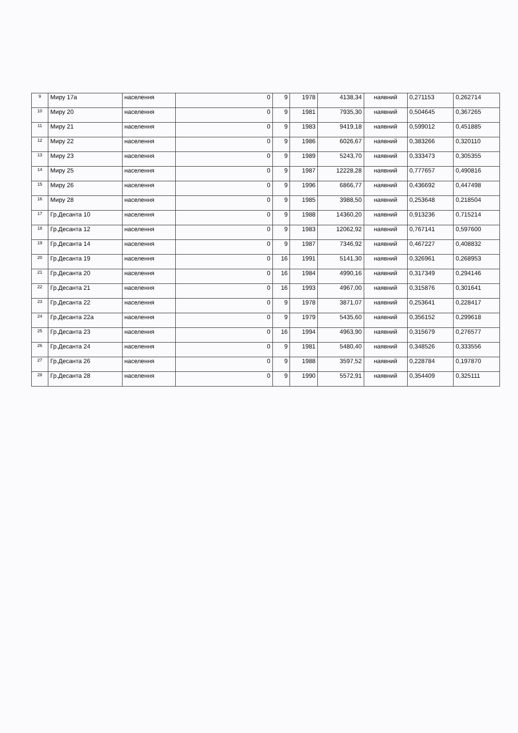| 9 | Миру 17а | населення | 0 | 9 | 1978 | 4138,34 | наявний | 0,271153 | 0,262714 |
| 10 | Миру 20 | населення | 0 | 9 | 1981 | 7935,30 | наявний | 0,504645 | 0,367265 |
| 11 | Миру 21 | населення | 0 | 9 | 1983 | 9419,18 | наявний | 0,599012 | 0,451885 |
| 12 | Миру 22 | населення | 0 | 9 | 1986 | 6026,67 | наявний | 0,383266 | 0,320110 |
| 13 | Миру 23 | населення | 0 | 9 | 1989 | 5243,70 | наявний | 0,333473 | 0,305355 |
| 14 | Миру 25 | населення | 0 | 9 | 1987 | 12228,28 | наявний | 0,777657 | 0,490816 |
| 15 | Миру 26 | населення | 0 | 9 | 1996 | 6866,77 | наявний | 0,436692 | 0,447498 |
| 16 | Миру 28 | населення | 0 | 9 | 1985 | 3988,50 | наявний | 0,253648 | 0,218504 |
| 17 | Гр.Десанта 10 | населення | 0 | 9 | 1988 | 14360,20 | наявний | 0,913236 | 0,715214 |
| 18 | Гр.Десанта 12 | населення | 0 | 9 | 1983 | 12062,92 | наявний | 0,767141 | 0,597600 |
| 19 | Гр.Десанта 14 | населення | 0 | 9 | 1987 | 7346,92 | наявний | 0,467227 | 0,408832 |
| 20 | Гр.Десанта 19 | населення | 0 | 16 | 1991 | 5141,30 | наявний | 0,326961 | 0,268953 |
| 21 | Гр.Десанта 20 | населення | 0 | 16 | 1984 | 4990,16 | наявний | 0,317349 | 0,294146 |
| 22 | Гр.Десанта 21 | населення | 0 | 16 | 1993 | 4967,00 | наявний | 0,315876 | 0,301641 |
| 23 | Гр.Десанта 22 | населення | 0 | 9 | 1978 | 3871,07 | наявний | 0,253641 | 0,228417 |
| 24 | Гр.Десанта 22а | населення | 0 | 9 | 1979 | 5435,60 | наявний | 0,356152 | 0,299618 |
| 25 | Гр.Десанта 23 | населення | 0 | 16 | 1994 | 4963,90 | наявний | 0,315679 | 0,276577 |
| 26 | Гр.Десанта 24 | населення | 0 | 9 | 1981 | 5480,40 | наявний | 0,348526 | 0,333556 |
| 27 | Гр.Десанта 26 | населення | 0 | 9 | 1988 | 3597,52 | наявний | 0,228784 | 0,197870 |
| 28 | Гр.Десанта 28 | населення | 0 | 9 | 1990 | 5572,91 | наявний | 0,354409 | 0,325111 |